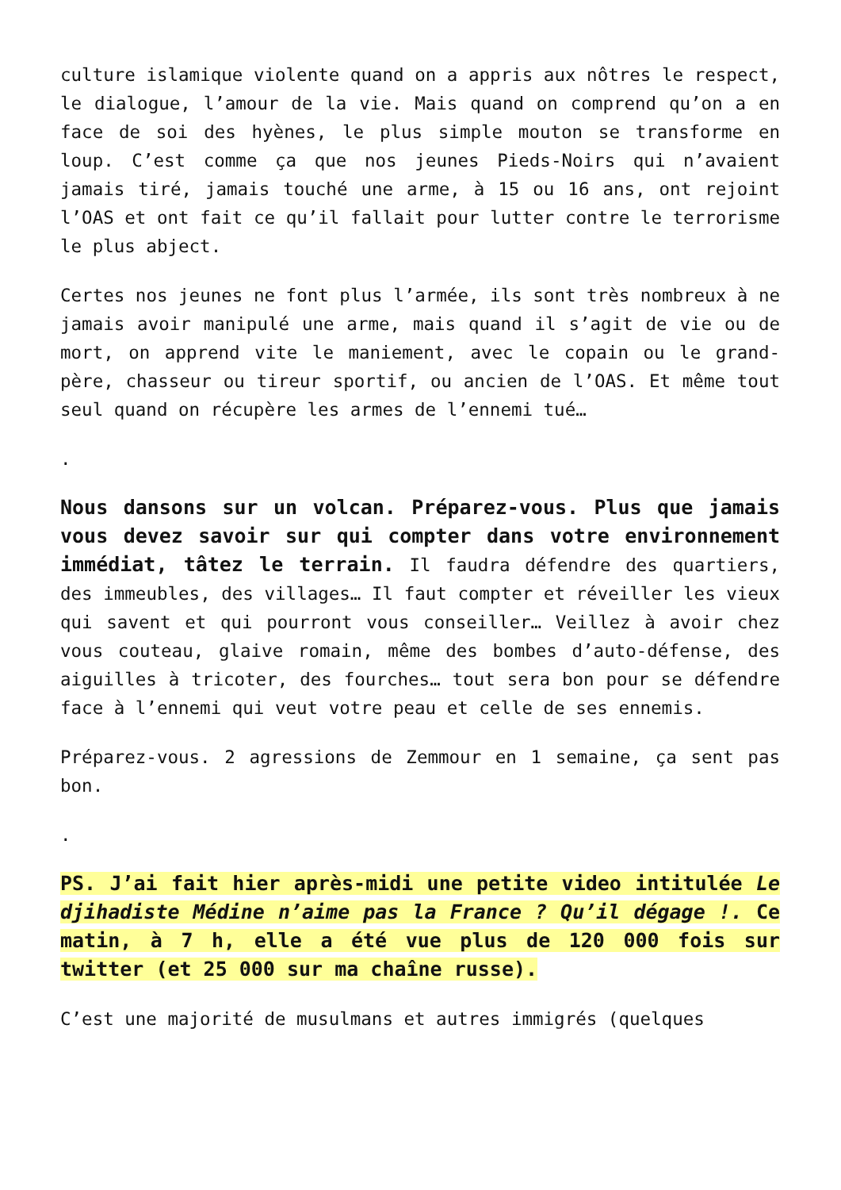culture islamique violente quand on a appris aux nôtres le respect, le dialogue, l’amour de la vie. Mais quand on comprend qu’on a en face de soi des hyènes, le plus simple mouton se transforme en loup. C’est comme ça que nos jeunes Pieds-Noirs qui n’avaient jamais tiré, jamais touché une arme, à 15 ou 16 ans, ont rejoint l’OAS et ont fait ce qu’il fallait pour lutter contre le terrorisme le plus abject.
Certes nos jeunes ne font plus l’armée, ils sont très nombreux à ne jamais avoir manipulé une arme, mais quand il s’agit de vie ou de mort, on apprend vite le maniement, avec le copain ou le grand-père, chasseur ou tireur sportif, ou ancien de l’OAS. Et même tout seul quand on récupère les armes de l’ennemi tué…
.
Nous dansons sur un volcan. Préparez-vous. Plus que jamais vous devez savoir sur qui compter dans votre environnement immédiat, tâtez le terrain. Il faudra défendre des quartiers, des immeubles, des villages… Il faut compter et réveiller les vieux qui savent et qui pourront vous conseiller… Veillez à avoir chez vous couteau, glaive romain, même des bombes d’auto-défense, des aiguilles à tricoter, des fourches… tout sera bon pour se défendre face à l’ennemi qui veut votre peau et celle de ses ennemis.
Préparez-vous. 2 agressions de Zemmour en 1 semaine, ça sent pas bon.
.
PS. J’ai fait hier après-midi une petite video intitulée Le djihadiste Médine n’aime pas la France ? Qu’il dégage !. Ce matin, à 7 h, elle a été vue plus de 120 000 fois sur twitter (et 25 000 sur ma chaîne russe).
C’est une majorité de musulmans et autres immigrés (quelques